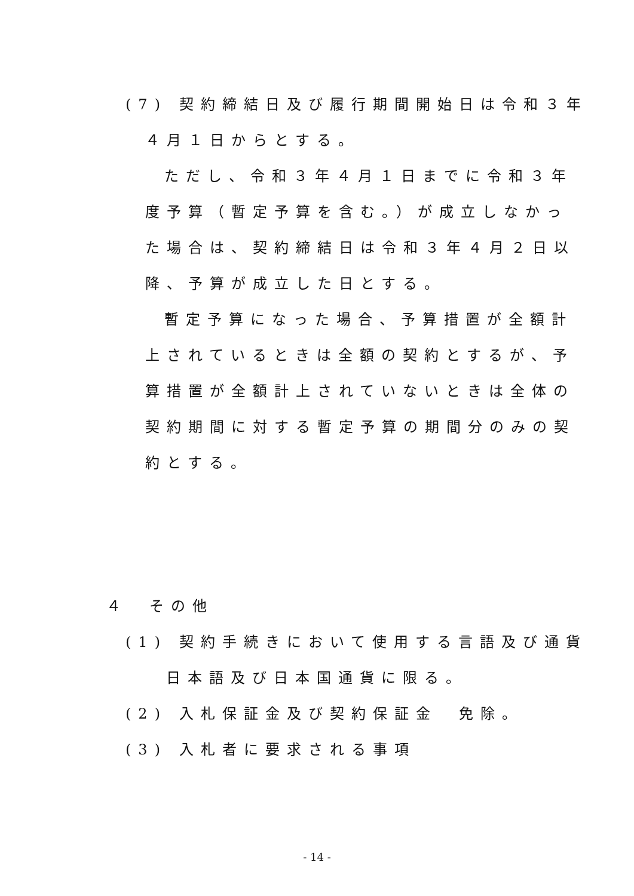(7) 契約締結日及び履行期間開始日は令和３年
４月１日からとする。
ただし、令和３年４月１日までに令和３年
度予算（暫定予算を含む。）が成立しなかっ
た場合は、契約締結日は令和３年４月２日以
降、予算が成立した日とする。
暫定予算になった場合、予算措置が全額計
上されているときは全額の契約とするが、予
算措置が全額計上されていないときは全体の
契約期間に対する暫定予算の期間分のみの契
約とする。
４　その他
(1) 契約手続きにおいて使用する言語及び通貨
日本語及び日本国通貨に限る。
(2) 入札保証金及び契約保証金　免除。
(3) 入札者に要求される事項
- 14 -